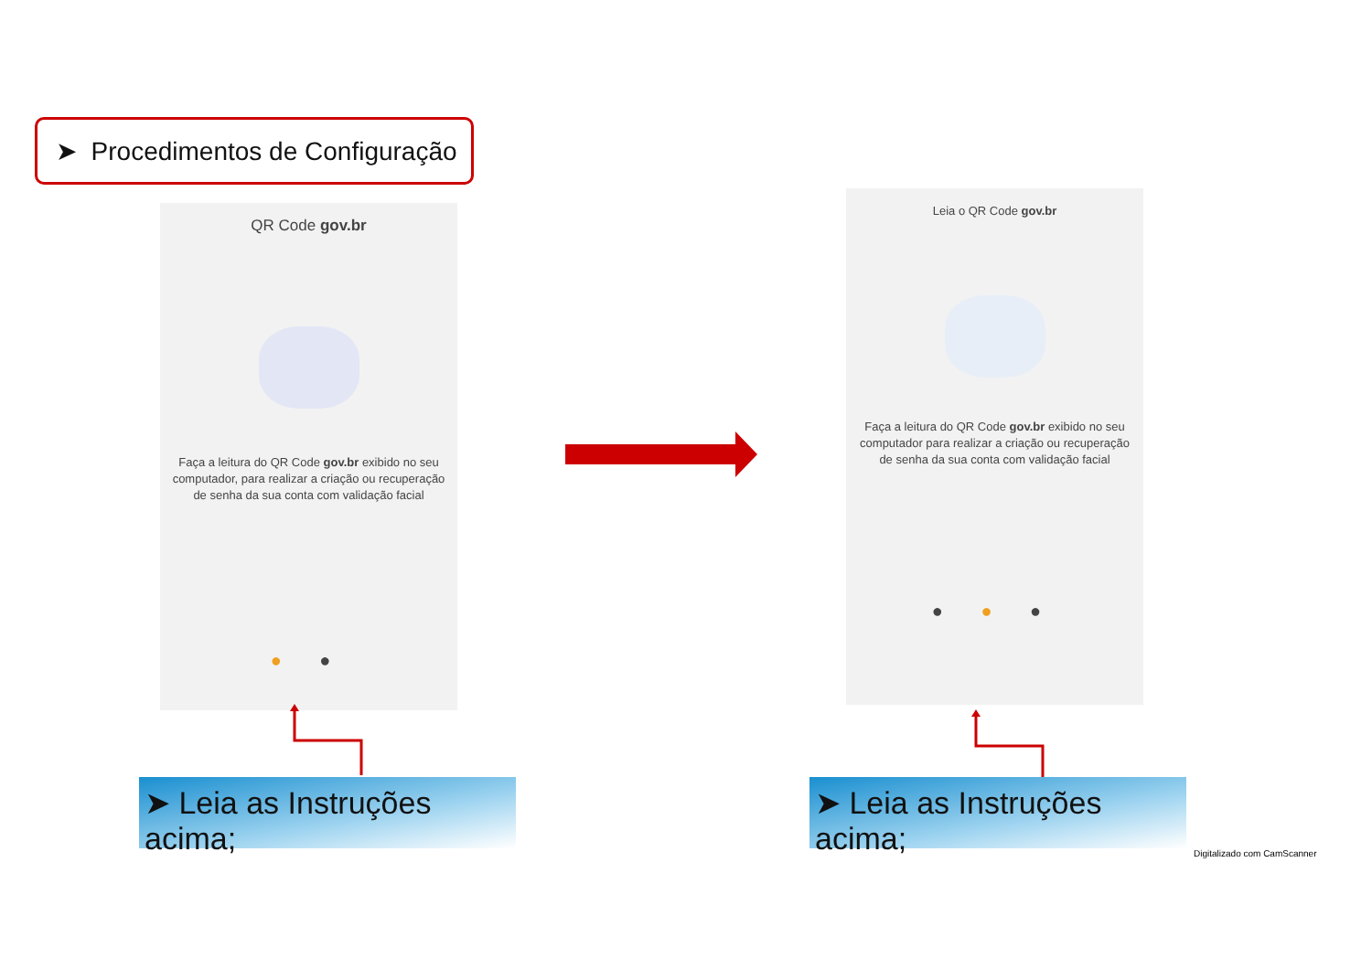➤ Procedimentos de Configuração
QR Code gov.br
Faça a leitura do QR Code gov.br exibido no seu computador, para realizar a criação ou recuperação de senha da sua conta com validação facial
● ●
Leia o QR Code gov.br
Faça a leitura do QR Code gov.br exibido no seu computador para realizar a criação ou recuperação de senha da sua conta com validação facial
● ● ●
➤ Leia as Instruções acima;
➤ Leia as Instruções acima;
Digitalizado com CamScanner